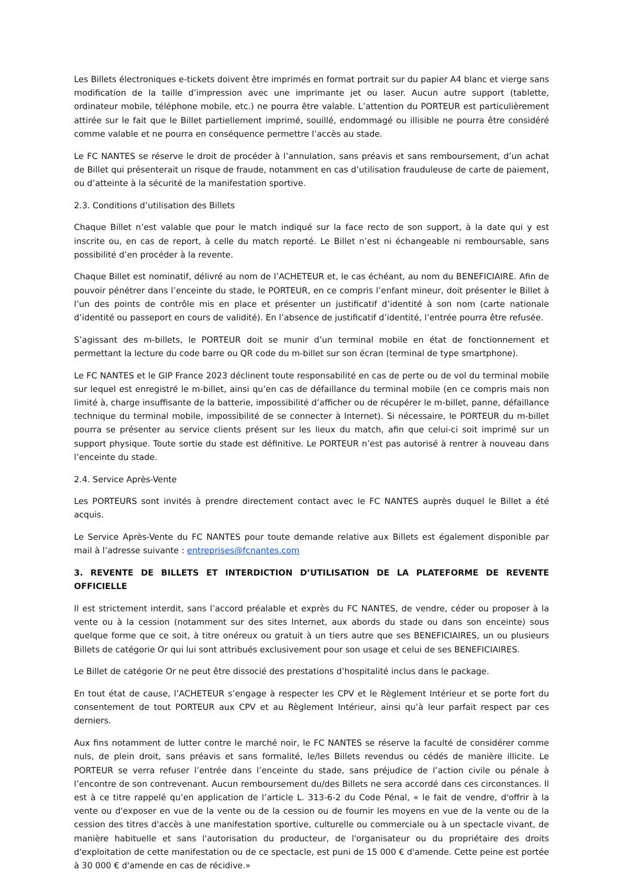Les Billets électroniques e-tickets doivent être imprimés en format portrait sur du papier A4 blanc et vierge sans modification de la taille d’impression avec une imprimante jet ou laser. Aucun autre support (tablette, ordinateur mobile, téléphone mobile, etc.) ne pourra être valable. L’attention du PORTEUR est particulièrement attirée sur le fait que le Billet partiellement imprimé, souillé, endommagé ou illisible ne pourra être considéré comme valable et ne pourra en conséquence permettre l’accès au stade.
Le FC NANTES se réserve le droit de procéder à l’annulation, sans préavis et sans remboursement, d’un achat de Billet qui présenterait un risque de fraude, notamment en cas d’utilisation frauduleuse de carte de paiement, ou d’atteinte à la sécurité de la manifestation sportive.
2.3. Conditions d’utilisation des Billets
Chaque Billet n’est valable que pour le match indiqué sur la face recto de son support, à la date qui y est inscrite ou, en cas de report, à celle du match reporté. Le Billet n’est ni échangeable ni remboursable, sans possibilité d’en procéder à la revente.
Chaque Billet est nominatif, délivré au nom de l’ACHETEUR et, le cas échéant, au nom du BENEFICIAIRE. Afin de pouvoir pénétrer dans l’enceinte du stade, le PORTEUR, en ce compris l’enfant mineur, doit présenter le Billet à l’un des points de contrôle mis en place et présenter un justificatif d’identité à son nom (carte nationale d’identité ou passeport en cours de validité). En l’absence de justificatif d’identité, l’entrée pourra être refusée.
S’agissant des m-billets, le PORTEUR doit se munir d’un terminal mobile en état de fonctionnement et permettant la lecture du code barre ou QR code du m-billet sur son écran (terminal de type smartphone).
Le FC NANTES et le GIP France 2023 déclinent toute responsabilité en cas de perte ou de vol du terminal mobile sur lequel est enregistré le m-billet, ainsi qu’en cas de défaillance du terminal mobile (en ce compris mais non limité à, charge insuffisante de la batterie, impossibilité d’afficher ou de récupérer le m-billet, panne, défaillance technique du terminal mobile, impossibilité de se connecter à Internet). Si nécessaire, le PORTEUR du m-billet pourra se présenter au service clients présent sur les lieux du match, afin que celui-ci soit imprimé sur un support physique. Toute sortie du stade est définitive. Le PORTEUR n’est pas autorisé à rentrer à nouveau dans l’enceinte du stade.
2.4. Service Après-Vente
Les PORTEURS sont invités à prendre directement contact avec le FC NANTES auprès duquel le Billet a été acquis.
Le Service Après-Vente du FC NANTES pour toute demande relative aux Billets est également disponible par mail à l’adresse suivante : entreprises@fcnantes.com
3. REVENTE DE BILLETS ET INTERDICTION D’UTILISATION DE LA PLATEFORME DE REVENTE OFFICIELLE
Il est strictement interdit, sans l’accord préalable et exprès du FC NANTES, de vendre, céder ou proposer à la vente ou à la cession (notamment sur des sites Internet, aux abords du stade ou dans son enceinte) sous quelque forme que ce soit, à titre onéreux ou gratuit à un tiers autre que ses BENEFICIAIRES, un ou plusieurs Billets de catégorie Or qui lui sont attribués exclusivement pour son usage et celui de ses BENEFICIAIRES.
Le Billet de catégorie Or ne peut être dissocié des prestations d’hospitalité inclus dans le package.
En tout état de cause, l’ACHETEUR s’engage à respecter les CPV et le Règlement Intérieur et se porte fort du consentement de tout PORTEUR aux CPV et au Règlement Intérieur, ainsi qu’à leur parfait respect par ces derniers.
Aux fins notamment de lutter contre le marché noir, le FC NANTES se réserve la faculté de considérer comme nuls, de plein droit, sans préavis et sans formalité, le/les Billets revendus ou cédés de manière illicite. Le PORTEUR se verra refuser l’entrée dans l’enceinte du stade, sans préjudice de l’action civile ou pénale à l’encontre de son contrevenant. Aucun remboursement du/des Billets ne sera accordé dans ces circonstances. Il est à ce titre rappelé qu’en application de l’article L. 313-6-2 du Code Pénal, « le fait de vendre, d'offrir à la vente ou d'exposer en vue de la vente ou de la cession ou de fournir les moyens en vue de la vente ou de la cession des titres d'accès à une manifestation sportive, culturelle ou commerciale ou à un spectacle vivant, de manière habituelle et sans l'autorisation du producteur, de l'organisateur ou du propriétaire des droits d'exploitation de cette manifestation ou de ce spectacle, est puni de 15 000 € d'amende. Cette peine est portée à 30 000 € d'amende en cas de récidive.»